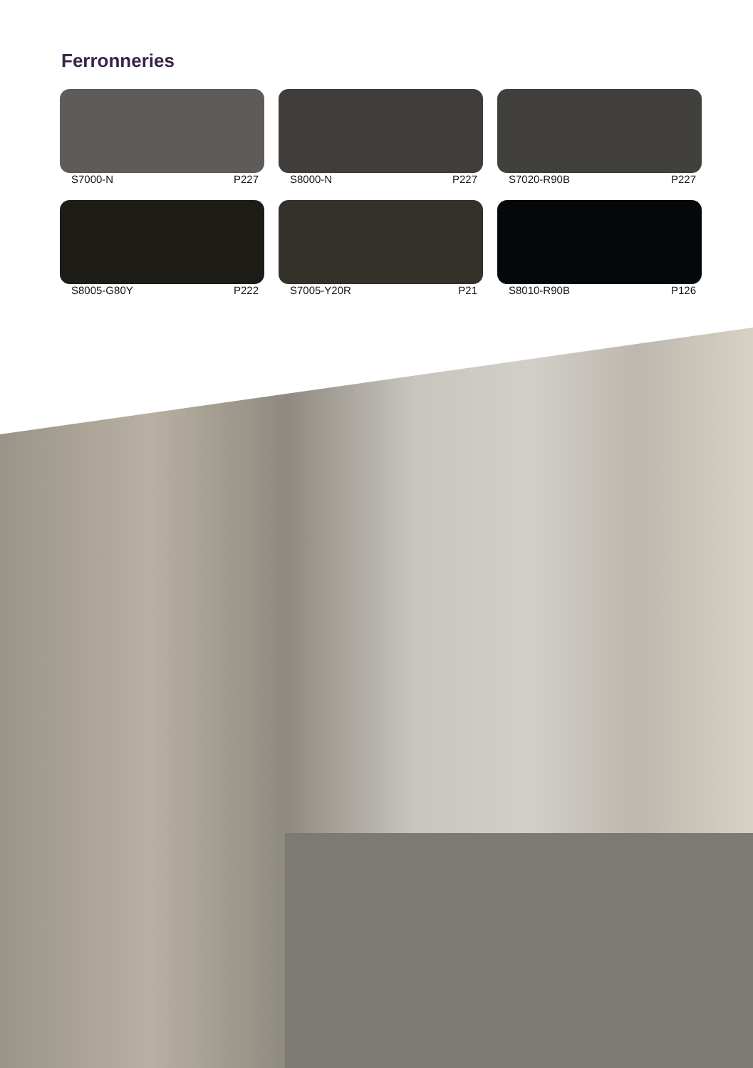Ferronneries
S7000-N P227
S8000-N P227
S7020-R90B P227
S8005-G80Y P222
S7005-Y20R P21
S8010-R90B P126